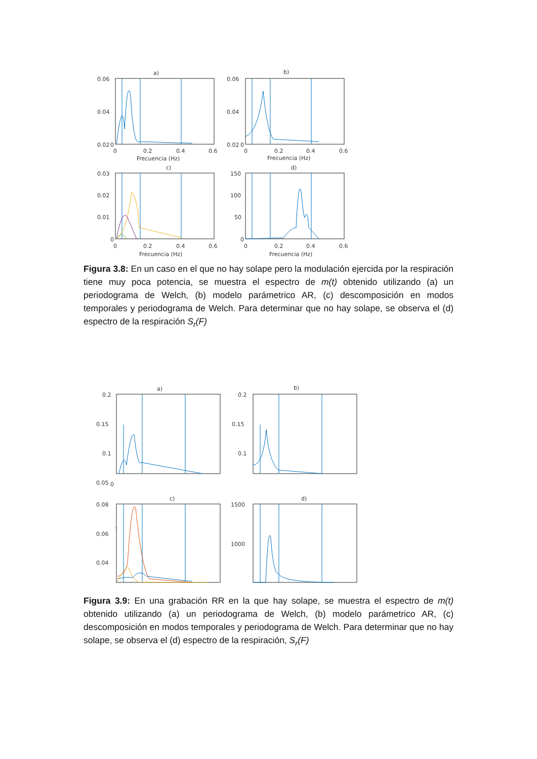a)
b)
c)
d)
0.06
0.04
0.02
0
0.06
0.04
0.02
0
0
0.2
0.4
0.6
0
0.2
0.4
0.6
Frecuencia (Hz)
Frecuencia (Hz)
0.03
0.02
0.01
0
150
100
50
0
0
0.2
0.4
0.6
0
0.2
0.4
0.6
Frecuencia (Hz)
Frecuencia (Hz)
Figura 3.8: En un caso en el que no hay solape pero la modulación ejercida por la respiración tiene muy poca potencia, se muestra el espectro de m(t) obtenido utilizando (a) un periodograma de Welch, (b) modelo parámetrico AR, (c) descomposición en modos temporales y periodograma de Welch. Para determinar que no hay solape, se observa el (d) espectro de la respiración S<sub>r</sub>(F)
a)
b)
c)
d)
0.2
0.15
0.1
0.05
0
0.2
0.15
0.1
0.08
0.06
0.04
1500
1000
.
Figura 3.9: En una grabación RR en la que hay solape, se muestra el espectro de m(t) obtenido utilizando (a) un periodograma de Welch, (b) modelo parámetrico AR, (c) descomposición en modos temporales y periodograma de Welch. Para determinar que no hay solape, se observa el (d) espectro de la respiración, S<sub>r</sub>(F)